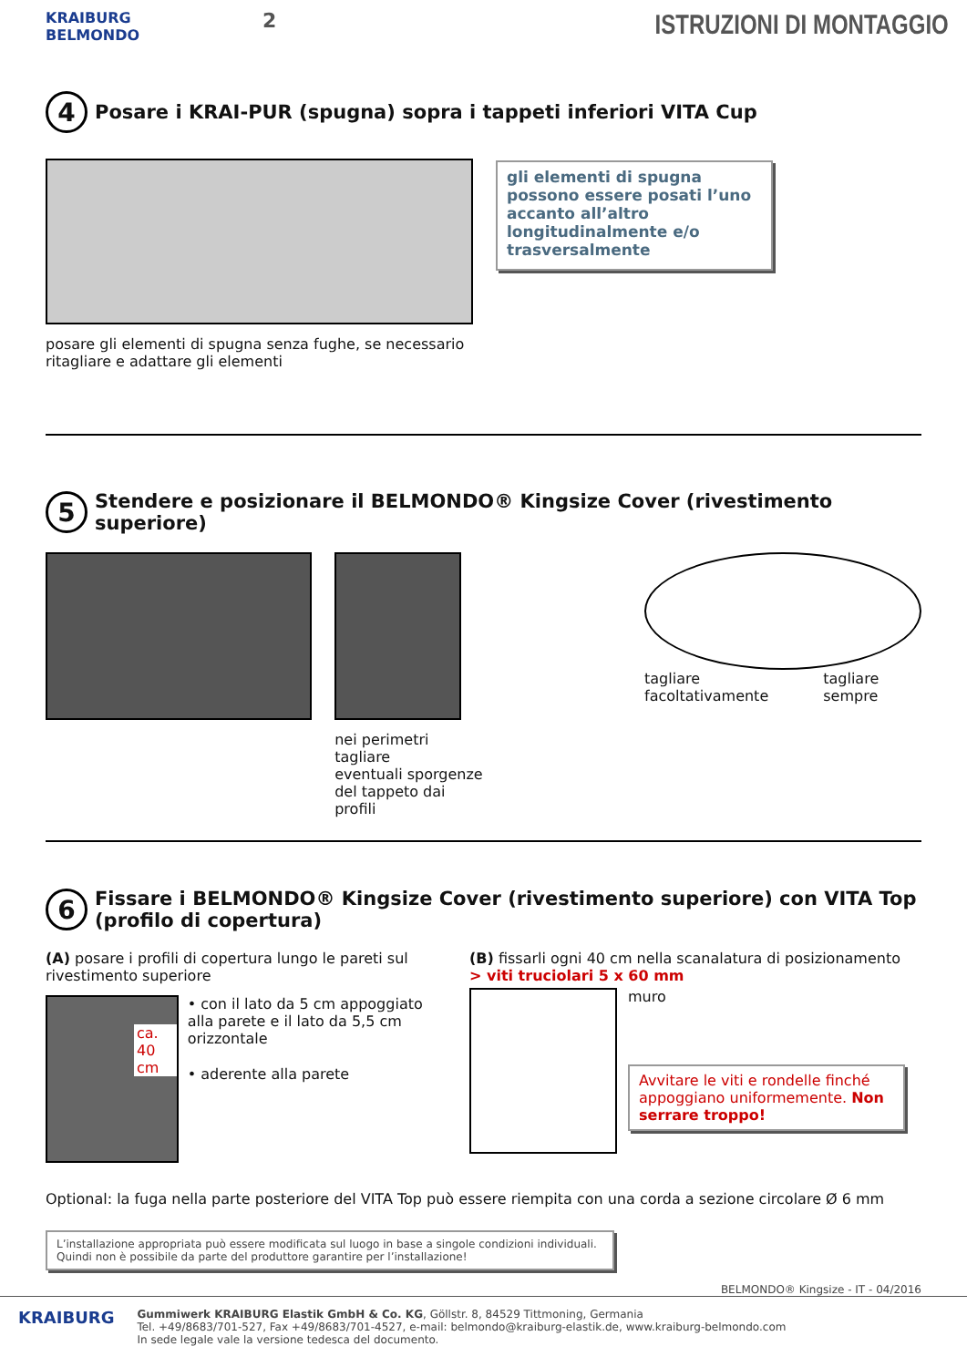KRAIBURG
BELMONDO
2
ISTRUZIONI DI MONTAGGIO
4 Posare i KRAI-PUR (spugna) sopra i tappeti inferiori VITA Cup
posare gli elementi di spugna senza fughe, se necessario
ritagliare e adattare gli elementi
gli elementi di spugna possono essere posati l’uno accanto all’altro longitudinalmente e/o trasversalmente
5 Stendere e posizionare il BELMONDO® Kingsize Cover (rivestimento superiore)
nei perimetri tagliare
eventuali sporgenze
del tappeto dai profili
tagliare
facoltativamente
tagliare
sempre
6 Fissare i BELMONDO® Kingsize Cover (rivestimento superiore) con VITA Top (profilo di copertura)
(A) posare i profili di copertura lungo le pareti sul rivestimento superiore
ca. 40 cm
• con il lato da 5 cm appoggiato alla parete e il lato da 5,5 cm orizzontale
• aderente alla parete
(B) fissarli ogni 40 cm nella scanalatura di posizionamento
> viti truciolari 5 x 60 mm
muro
Avvitare le viti e rondelle finché appoggiano uniformemente. Non serrare troppo!
Optional: la fuga nella parte posteriore del VITA Top può essere riempita con una corda a sezione circolare Ø 6 mm
L’installazione appropriata può essere modificata sul luogo in base a singole condizioni individuali. Quindi non è possibile da parte del produttore garantire per l’installazione!
BELMONDO® Kingsize - IT - 04/2016
KRAIBURG
Gummiwerk KRAIBURG Elastik GmbH & Co. KG, Göllstr. 8, 84529 Tittmoning, Germania
Tel. +49/8683/701-527, Fax +49/8683/701-4527, e-mail: belmondo@kraiburg-elastik.de, www.kraiburg-belmondo.com
In sede legale vale la versione tedesca del documento.